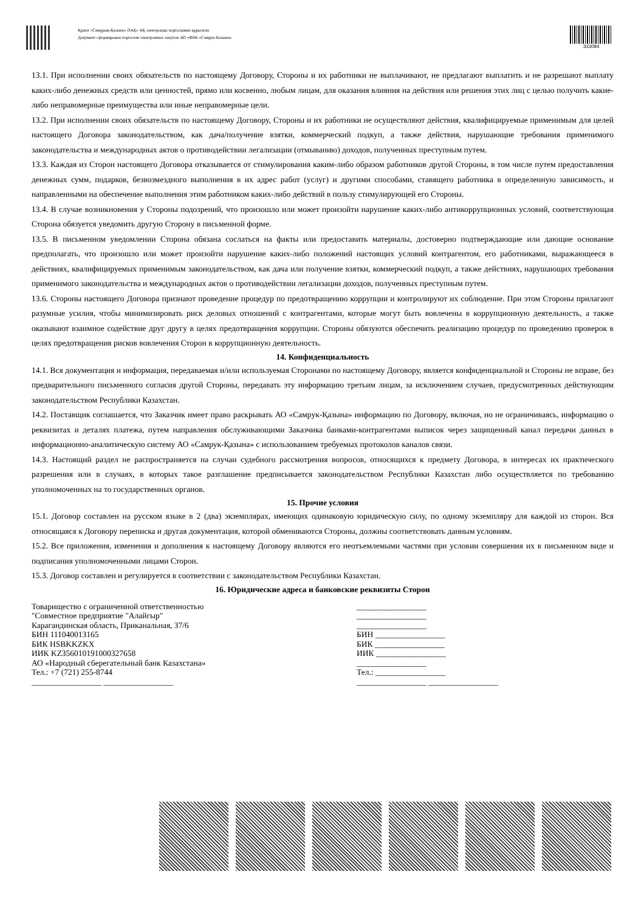Құжат «Самұрық-Қазына» ӘАҚ» АҚ электронды порталымен құрылған
Документ сформирован порталом электронных закупок АО «ФНБ «Самрук-Казына»
333084
13.1. При исполнении своих обязательств по настоящему Договору, Стороны и их работники не выплачивают, не предлагают выплатить и не разрешают выплату каких-либо денежных средств или ценностей, прямо или косвенно, любым лицам, для оказания влияния на действия или решения этих лиц с целью получить какие-либо неправомерные преимущества или иные неправомерные цели.
13.2. При исполнении своих обязательств по настоящему Договору, Стороны и их работники не осуществляют действия, квалифицируемые применимым для целей настоящего Договора законодательством, как дача/получение взятки, коммерческий подкуп, а также действия, нарушающие требования применимого законодательства и международных актов о противодействии легализации (отмыванию) доходов, полученных преступным путем.
13.3. Каждая из Сторон настоящего Договора отказывается от стимулирования каким-либо образом работников другой Стороны, в том числе путем предоставления денежных сумм, подарков, безвозмездного выполнения в их адрес работ (услуг) и другими способами, ставящего работника в определенную зависимость, и направленными на обеспечение выполнения этим работником каких-либо действий в пользу стимулирующей его Стороны.
13.4. В случае возникновения у Стороны подозрений, что произошло или может произойти нарушение каких-либо антикоррупционных условий, соответствующая Сторона обязуется уведомить другую Сторону в письменной форме.
13.5. В письменном уведомлении Сторона обязана сослаться на факты или предоставить материалы, достоверно подтверждающие или дающие основание предполагать, что произошло или может произойти нарушение каких-либо положений настоящих условий контрагентом, его работниками, выражающееся в действиях, квалифицируемых применимым законодательством, как дача или получение взятки, коммерческий подкуп, а также действиях, нарушающих требования применимого законодательства и международных актов о противодействии легализации доходов, полученных преступным путем.
13.6. Стороны настоящего Договора признают проведение процедур по предотвращению коррупции и контролируют их соблюдение. При этом Стороны прилагают разумные усилия, чтобы минимизировать риск деловых отношений с контрагентами, которые могут быть вовлечены в коррупционную деятельность, а также оказывают взаимное содействие друг другу в целях предотвращения коррупции. Стороны обязуются обеспечить реализацию процедур по проведению проверок в целях предотвращения рисков вовлечения Сторон в коррупционную деятельность.
14. Конфиденциальность
14.1. Вся документация и информация, передаваемая и/или используемая Сторонами по настоящему Договору, является конфиденциальной и Стороны не вправе, без предварительного письменного согласия другой Стороны, передавать эту информацию третьим лицам, за исключением случаев, предусмотренных действующим законодательством Республики Казахстан.
14.2. Поставщик соглашается, что Заказчик имеет право раскрывать АО «Самрук-Қазына» информацию по Договору, включая, но не ограничиваясь, информацию о реквизитах и деталях платежа, путем направления обслуживающими Заказчика банками-контрагентами выписок через защищенный канал передачи данных в информационно-аналитическую систему АО «Самрук-Қазына» с использованием требуемых протоколов каналов связи.
14.3. Настоящий раздел не распространяется на случаи судебного рассмотрения вопросов, относящихся к предмету Договора, в интересах их практического разрешения или в случаях, в которых такое разглашение предписывается законодательством Республики Казахстан либо осуществляется по требованию уполномоченных на то государственных органов.
15. Прочие условия
15.1. Договор составлен на русском языке в 2 (два) экземплярах, имеющих одинаковую юридическую силу, по одному экземпляру для каждой из сторон. Вся относящаяся к Договору переписка и другая документация, которой обмениваются Стороны, должны соответствовать данным условиям.
15.2. Все приложения, изменения и дополнения к настоящему Договору являются его неотъемлемыми частями при условии совершения их в письменном виде и подписания уполномоченными лицами Сторон.
15.3. Договор составлен и регулируется в соответствии с законодательством Республики Казахстан.
16. Юридические адреса и банковские реквизиты Сторон
Товарищество с ограниченной ответственностью
"Совместное предприятие "Алайгыр"
Карагандинская область, Приканальная, 37/6
БИН 111040013165
БИК HSBKKZKX
ИИК KZ356010191000327658
АО «Народный сберегательный банк Казахстана»
Тел.: +7 (721) 255-8744
_________________ _________________
_________________
_________________
_________________
БИН _________________
БИК _________________
ИИК _________________
_________________
Тел.: _________________
_________________ _________________